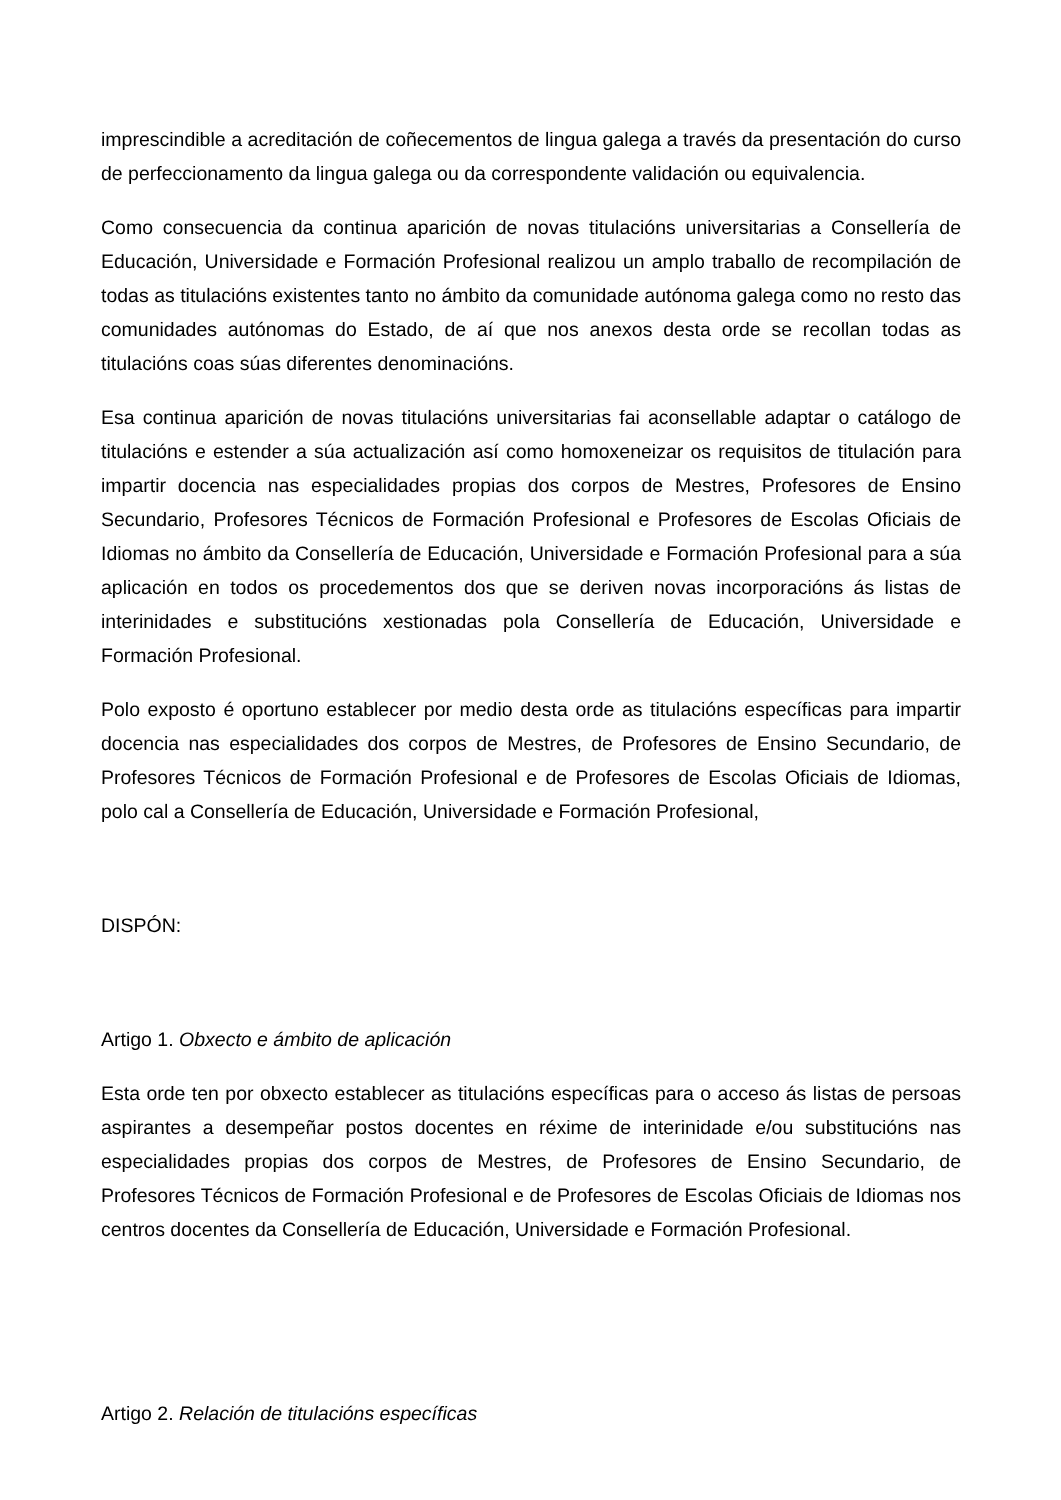imprescindible a acreditación de coñecementos de lingua galega a través da presentación do curso de perfeccionamento da lingua galega ou da correspondente validación ou equivalencia.
Como consecuencia da continua aparición de novas titulacións universitarias a Consellería de Educación, Universidade e Formación Profesional realizou un amplo traballo de recompilación de todas as titulacións existentes tanto no ámbito da comunidade autónoma galega como no resto das comunidades autónomas do Estado, de aí que nos anexos desta orde se recollan todas as titulacións coas súas diferentes denominacións.
Esa continua aparición de novas titulacións universitarias fai aconsellable adaptar o catálogo de titulacións e estender a súa actualización así como homoxeneizar os requisitos de titulación para impartir docencia nas especialidades propias dos corpos de Mestres, Profesores de Ensino Secundario, Profesores Técnicos de Formación Profesional e Profesores de Escolas Oficiais de Idiomas no ámbito da Consellería de Educación, Universidade e Formación Profesional para a súa aplicación en todos os procedementos dos que se deriven novas incorporacións ás listas de interinidades e substitucións xestionadas pola Consellería de Educación, Universidade e Formación Profesional.
Polo exposto é oportuno establecer por medio desta orde as titulacións específicas para impartir docencia nas especialidades dos corpos de Mestres, de Profesores de Ensino Secundario, de Profesores Técnicos de Formación Profesional e de Profesores de Escolas Oficiais de Idiomas, polo cal a Consellería de Educación, Universidade e Formación Profesional,
DISPÓN:
Artigo 1. Obxecto e ámbito de aplicación
Esta orde ten por obxecto establecer as titulacións específicas para o acceso ás listas de persoas aspirantes a desempeñar postos docentes en réxime de interinidade e/ou substitucións nas especialidades propias dos corpos de Mestres, de Profesores de Ensino Secundario, de Profesores Técnicos de Formación Profesional e de Profesores de Escolas Oficiais de Idiomas nos centros docentes da Consellería de Educación, Universidade e Formación Profesional.
Artigo 2. Relación de titulacións específicas